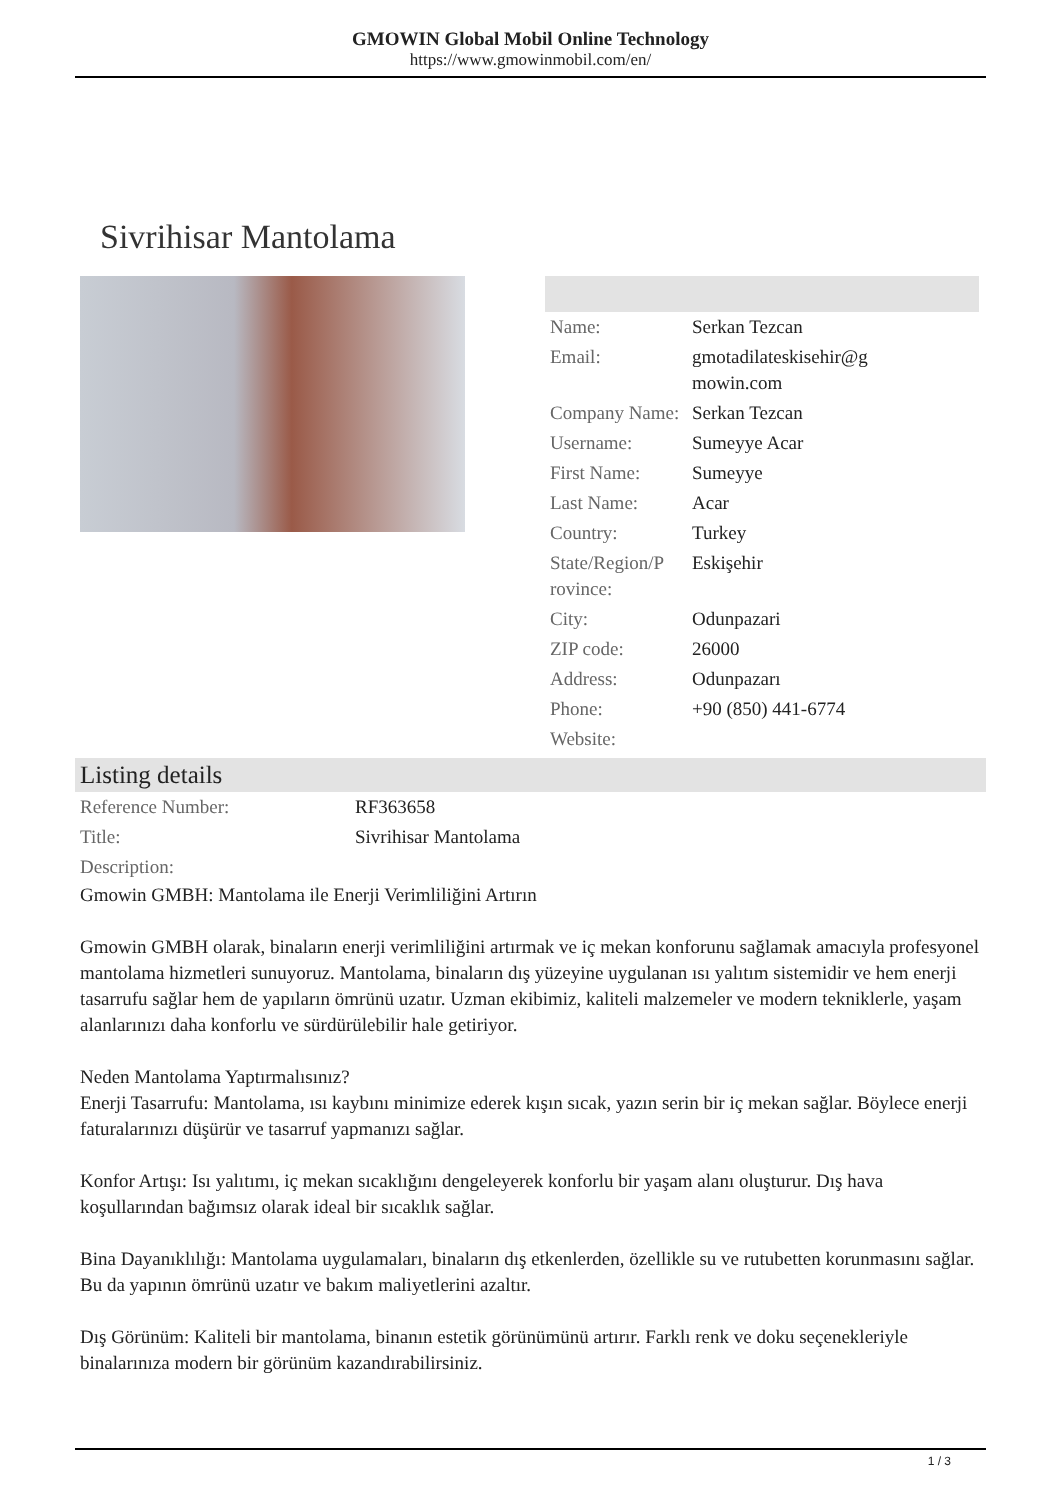GMOWIN Global Mobil Online Technology
https://www.gmowinmobil.com/en/
Sivrihisar Mantolama
| Name: | Serkan Tezcan |
| Email: | gmotadilateskisehir@g mowin.com |
| Company Name: | Serkan Tezcan |
| Username: | Sumeyye Acar |
| First Name: | Sumeyye |
| Last Name: | Acar |
| Country: | Turkey |
| State/Region/P rovince: | Eskişehir |
| City: | Odunpazari |
| ZIP code: | 26000 |
| Address: | Odunpazarı |
| Phone: | +90 (850) 441-6774 |
| Website: | |
Listing details
| Reference Number: | RF363658 |
| Title: | Sivrihisar Mantolama |
| Description: | |
Gmowin GMBH: Mantolama ile Enerji Verimliliğini Artırın
Gmowin GMBH olarak, binaların enerji verimliliğini artırmak ve iç mekan konforunu sağlamak amacıyla profesyonel mantolama hizmetleri sunuyoruz. Mantolama, binaların dış yüzeyine uygulanan ısı yalıtım sistemidir ve hem enerji tasarrufu sağlar hem de yapıların ömrünü uzatır. Uzman ekibimiz, kaliteli malzemeler ve modern tekniklerle, yaşam alanlarınızı daha konforlu ve sürdürülebilir hale getiriyor.
Neden Mantolama Yaptırmalısınız?
Enerji Tasarrufu: Mantolama, ısı kaybını minimize ederek kışın sıcak, yazın serin bir iç mekan sağlar. Böylece enerji faturalarınızı düşürür ve tasarruf yapmanızı sağlar.
Konfor Artışı: Isı yalıtımı, iç mekan sıcaklığını dengeleyerek konforlu bir yaşam alanı oluşturur. Dış hava koşullarından bağımsız olarak ideal bir sıcaklık sağlar.
Bina Dayanıklılığı: Mantolama uygulamaları, binaların dış etkenlerden, özellikle su ve rutubetten korunmasını sağlar. Bu da yapının ömrünü uzatır ve bakım maliyetlerini azaltır.
Dış Görünüm: Kaliteli bir mantolama, binanın estetik görünümünü artırır. Farklı renk ve doku seçenekleriyle binalarınıza modern bir görünüm kazandırabilirsiniz.
1 / 3